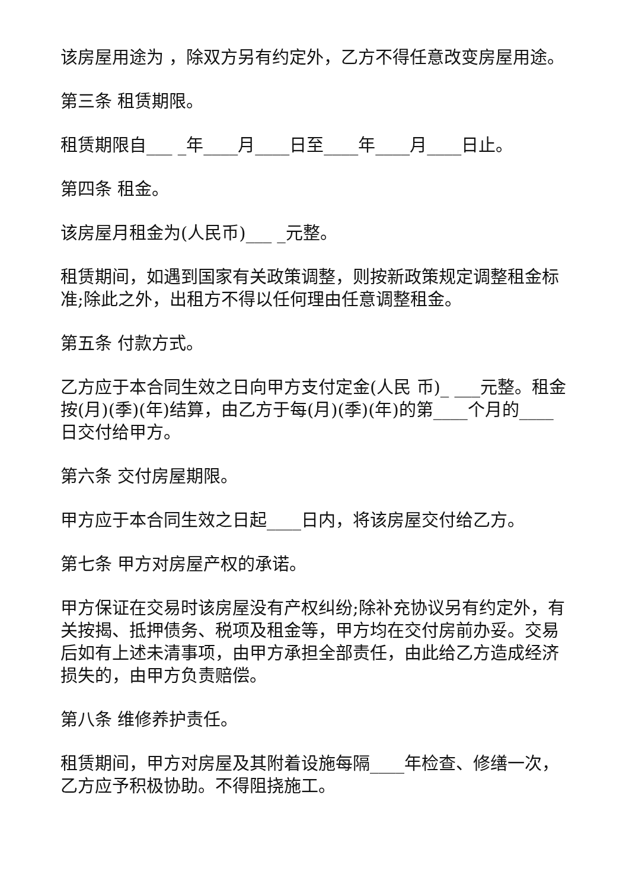该房屋用途为 ，除双方另有约定外，乙方不得任意改变房屋用途。
第三条 租赁期限。
租赁期限自___ _年____月____日至____年____月____日止。
第四条 租金。
该房屋月租金为(人民币)___ _元整。
租赁期间，如遇到国家有关政策调整，则按新政策规定调整租金标准;除此之外，出租方不得以任何理由任意调整租金。
第五条 付款方式。
乙方应于本合同生效之日向甲方支付定金(人民 币)_ ___元整。租金按(月)(季)(年)结算，由乙方于每(月)(季)(年)的第____个月的____日交付给甲方。
第六条 交付房屋期限。
甲方应于本合同生效之日起____日内，将该房屋交付给乙方。
第七条 甲方对房屋产权的承诺。
甲方保证在交易时该房屋没有产权纠纷;除补充协议另有约定外，有关按揭、抵押债务、税项及租金等，甲方均在交付房前办妥。交易后如有上述未清事项，由甲方承担全部责任，由此给乙方造成经济损失的，由甲方负责赔偿。
第八条 维修养护责任。
租赁期间，甲方对房屋及其附着设施每隔____年检查、修缮一次，乙方应予积极协助。不得阻挠施工。